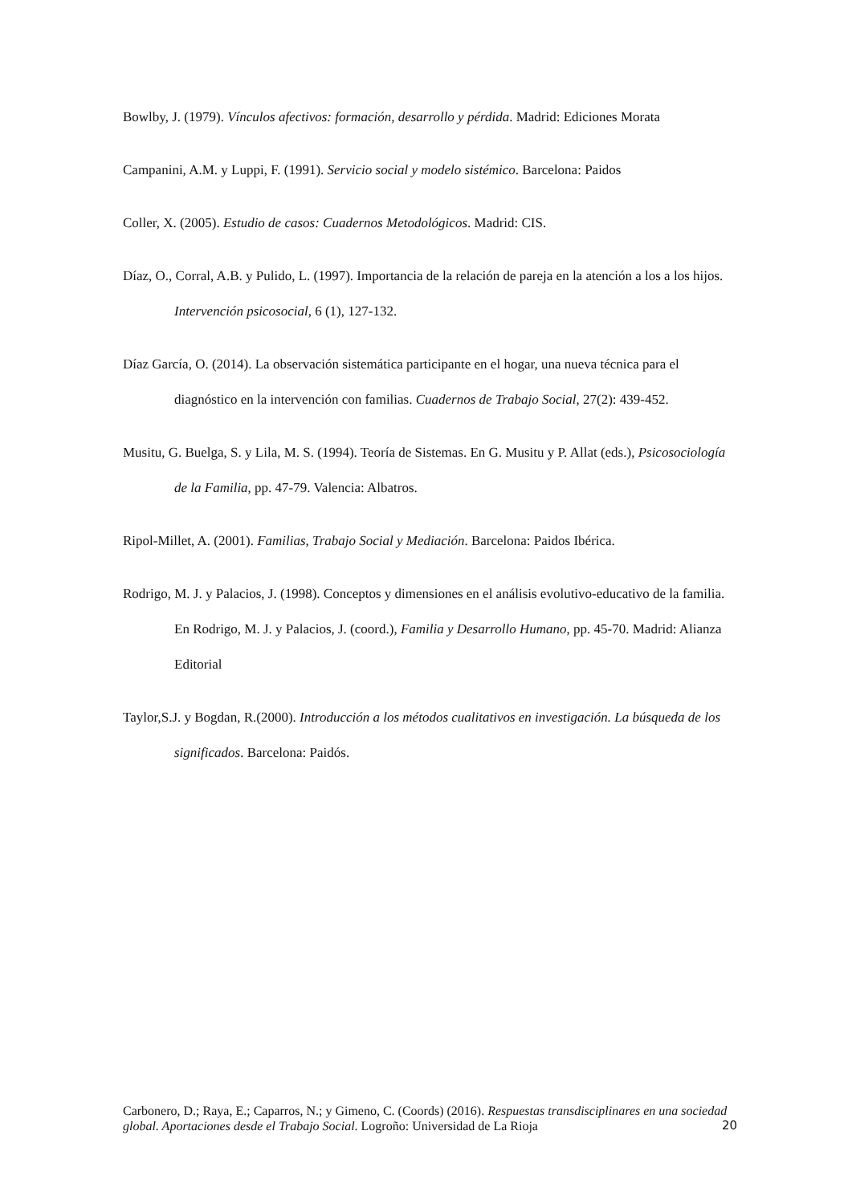Bowlby, J. (1979). Vínculos afectivos: formación, desarrollo y pérdida. Madrid: Ediciones Morata
Campanini, A.M. y Luppi, F. (1991). Servicio social y modelo sistémico. Barcelona: Paidos
Coller, X. (2005). Estudio de casos: Cuadernos Metodológicos. Madrid: CIS.
Díaz, O., Corral, A.B. y Pulido, L. (1997). Importancia de la relación de pareja en la atención a los a los hijos. Intervención psicosocial, 6 (1), 127-132.
Díaz García, O. (2014). La observación sistemática participante en el hogar, una nueva técnica para el diagnóstico en la intervención con familias. Cuadernos de Trabajo Social, 27(2): 439-452.
Musitu, G. Buelga, S. y Lila, M. S. (1994). Teoría de Sistemas. En G. Musitu y P. Allat (eds.), Psicosociología de la Familia, pp. 47-79. Valencia: Albatros.
Ripol-Millet, A. (2001). Familias, Trabajo Social y Mediación. Barcelona: Paidos Ibérica.
Rodrigo, M. J. y Palacios, J. (1998). Conceptos y dimensiones en el análisis evolutivo-educativo de la familia. En Rodrigo, M. J. y Palacios, J. (coord.), Familia y Desarrollo Humano, pp. 45-70. Madrid: Alianza Editorial
Taylor,S.J. y Bogdan, R.(2000). Introducción a los métodos cualitativos en investigación. La búsqueda de los significados. Barcelona: Paidós.
Carbonero, D.; Raya, E.; Caparros, N.; y Gimeno, C. (Coords) (2016). Respuestas transdisciplinares en una sociedad global. Aportaciones desde el Trabajo Social. Logroño: Universidad de La Rioja
20